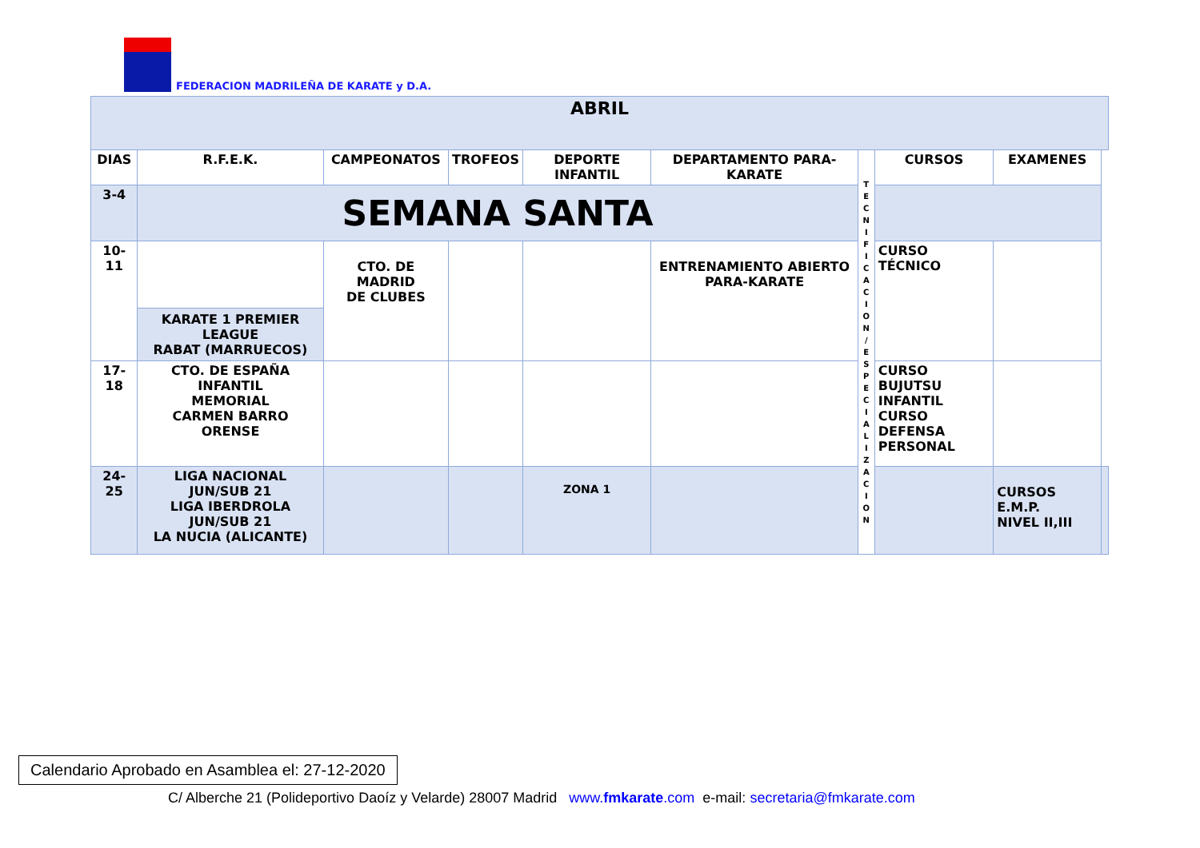FEDERACION MADRILEÑA DE KARATE y D.A.
| ABRIL | | | | | | | | | |
| --- | --- | --- | --- | --- | --- | --- | --- | --- | --- |
| DIAS | R.F.E.K. | CAMPEONATOS | TROFEOS | DEPORTE INFANTIL | DEPARTAMENTO PARA-KARATE | T E C N I F I C A C I O N / E S P E C I A L I Z A C I O N | CURSOS | EXAMENES | |
| 3-4 | SEMANA SANTA | | | | | | | | |
| 10-11 | KARATE 1 PREMIER LEAGUE RABAT (MARRUECOS) | CTO. DE MADRID DE CLUBES | | | ENTRENAMIENTO ABIERTO PARA-KARATE | | CURSO TÉCNICO | | |
| 17-18 | CTO. DE ESPAÑA INFANTIL MEMORIAL CARMEN BARRO ORENSE | | | | | | CURSO BUJUTSU INFANTIL CURSO DEFENSA PERSONAL | | |
| 24-25 | LIGA NACIONAL JUN/SUB 21 LIGA IBERDROLA JUN/SUB 21 LA NUCIA (ALICANTE) | | | ZONA 1 | | | | CURSOS E.M.P. NIVEL II,III | |
Calendario Aprobado en Asamblea el: 27-12-2020
C/ Alberche 21 (Polideportivo Daoíz y Velarde) 28007 Madrid www.fmkarate.com e-mail: secretaria@fmkarate.com